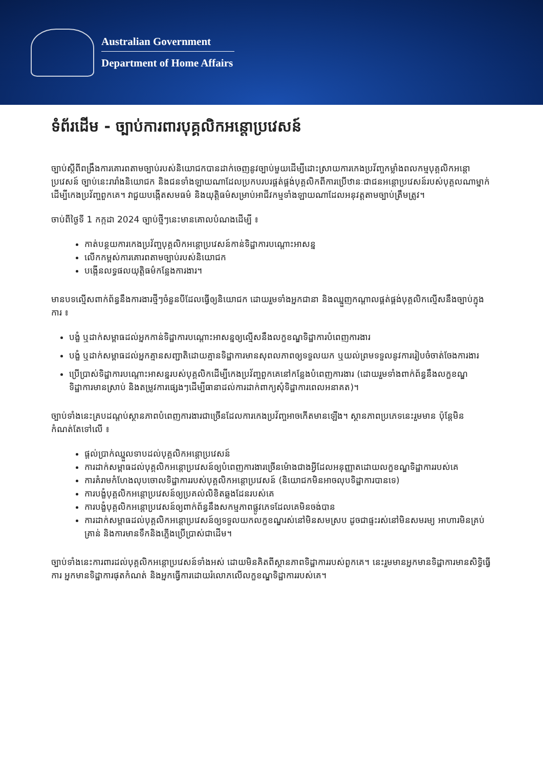Australian Government
Department of Home Affairs
ទំព័រដើម - ច្បាប់ការពារបុគ្គលិកអន្តោប្រវេសន៍
ច្បាប់ស្តីពីពង្រឹងការគោរពតាមច្បាប់របស់និយោជកបានដាក់ចេញនូវច្បាប់មួយដើម្បីដោះស្រាយការកេងប្រវ័ញ្ចកម្លាំងពលកម្មបុគ្គលិកអន្តោប្រវេសន៍ ច្បាប់នេះរារាំងនិយោជក និងជនទាំងឡាយណាដែលប្រកបរបរផ្គត់ផ្គង់បុគ្គលិកពីការប្រើឋានៈជាជនអន្តោប្រវេសន៍របស់បុគ្គលណាម្នាក់ដើម្បីកេងប្រវ័ញ្ចពួកគេ។ វាជួយបង្កើតសមធម៌ និងយុត្តិធម៌សម្រាប់អាជីវកម្មទាំងឡាយណាដែលអនុវត្តតាមច្បាប់ត្រឹមត្រូវ។
ចាប់ពីថ្ងៃទី 1 កក្កដា 2024 ច្បាប់ថ្មីៗនេះមានគោលបំណងដើម្បី ៖
កាត់បន្ថយការកេងប្រវ័ញ្ចបុគ្គលិកអន្តោប្រវេសន៍កាន់ទិដ្ឋាការបណ្តោះអាសន្ន
លើកកម្ពស់ការគោរពតាមច្បាប់របស់និយោជក
បង្កើនលទ្ធផលយុត្តិធម៌កន្លែងការងារ។
មានបទល្មើសពាក់ព័ន្ធនឹងការងារថ្មីៗចំនួនបីដែលធ្វើឲ្យនិយោជក ដោយរួមទាំងអ្នកជានា និងឈ្នួញកណ្តាលផ្គត់ផ្គង់បុគ្គលិកល្មើសនឹងច្បាប់ក្នុងការ ៖
បង្ខំ ឬដាក់សម្ពាធដល់អ្នកកាន់ទិដ្ឋាការបណ្តោះអាសន្នឲ្យល្មើសនឹងលក្ខខណ្ឌទិដ្ឋាការបំពេញការងារ
បង្ខំ ឬដាក់សម្ពាធដល់អ្នកគ្មានសញ្ជាតិដោយគ្មានទិដ្ឋាការមានសុពលភាពឲ្យទទួលយក ឬយល់ព្រមទទួលនូវការរៀបចំចាត់ចែងការងារ
ប្រើប្រាស់ទិដ្ឋាការបណ្តោះអាសន្នរបស់បុគ្គលិកដើម្បីកេងប្រវ័ញ្ចពួកគេនៅកន្លែងបំពេញការងារ (ដោយរួមទាំងពាក់ព័ន្ធនឹងលក្ខខណ្ឌទិដ្ឋាការមានស្រាប់ និងតម្រូវការផ្សេងៗដើម្បីធានាដល់ការដាក់ពាក្យសុំទិដ្ឋាការពេលអនាគត)។
ច្បាប់ទាំងនេះគ្របដណ្តប់ស្ថានភាពបំពេញការងារជាច្រើនដែលការកេងប្រវ័ញ្ចអាចកើតមានឡើង។ ស្ថានភាពប្រភេទនេះរួមមាន ប៉ុន្តែមិនកំណត់តែទៅលើ ៖
ផ្តល់ប្រាក់ឈ្នួលទាបដល់បុគ្គលិកអន្តោប្រវេសន៍
ការដាក់សម្ពាធដល់បុគ្គលិកអន្តោប្រវេសន៍ឲ្យបំពេញការងារច្រើនម៉ោងជាងអ្វីដែលអនុញ្ញាតដោយលក្ខខណ្ឌទិដ្ឋាការរបស់គេ
ការគំរាមកំហែងលុបចោលទិដ្ឋាការរបស់បុគ្គលិកអន្តោប្រវេសន៍ (និយោជកមិនអាចលុបទិដ្ឋាការបានទេ)
ការបង្ខំបុគ្គលិកអន្តោប្រវេសន៍ឲ្យប្រគល់លិខិតឆ្លងដែនរបស់គេ
ការបង្ខំបុគ្គលិកអន្តោប្រវេសន៍ឲ្យពាក់ព័ន្ធនឹងសកម្មភាពផ្លូវភេទដែលគេមិនចង់បាន
ការដាក់សម្ពាធដល់បុគ្គលិកអន្តោប្រវេសន៍ឲ្យទទួលយកលក្ខខណ្ឌរស់នៅមិនសមស្រប ដូចជាផ្ទះរស់នៅមិនសមរម្យ អាហារមិនគ្រប់គ្រាន់ និងការមានទឹកនិងភ្លើងប្រើប្រាស់ជាដើម។
ច្បាប់ទាំងនេះការពារដល់បុគ្គលិកអន្តោប្រវេសន៍ទាំងអស់ ដោយមិនគិតពីស្ថានភាពទិដ្ឋាការរបស់ពួកគេ។ នេះរួមមានអ្នកមានទិដ្ឋាការមានសិទ្ធិធ្វើការ អ្នកមានទិដ្ឋាការផុតកំណត់ និងអ្នកធ្វើការដោយរំលោភលើលក្ខខណ្ឌទិដ្ឋាការរបស់គេ។